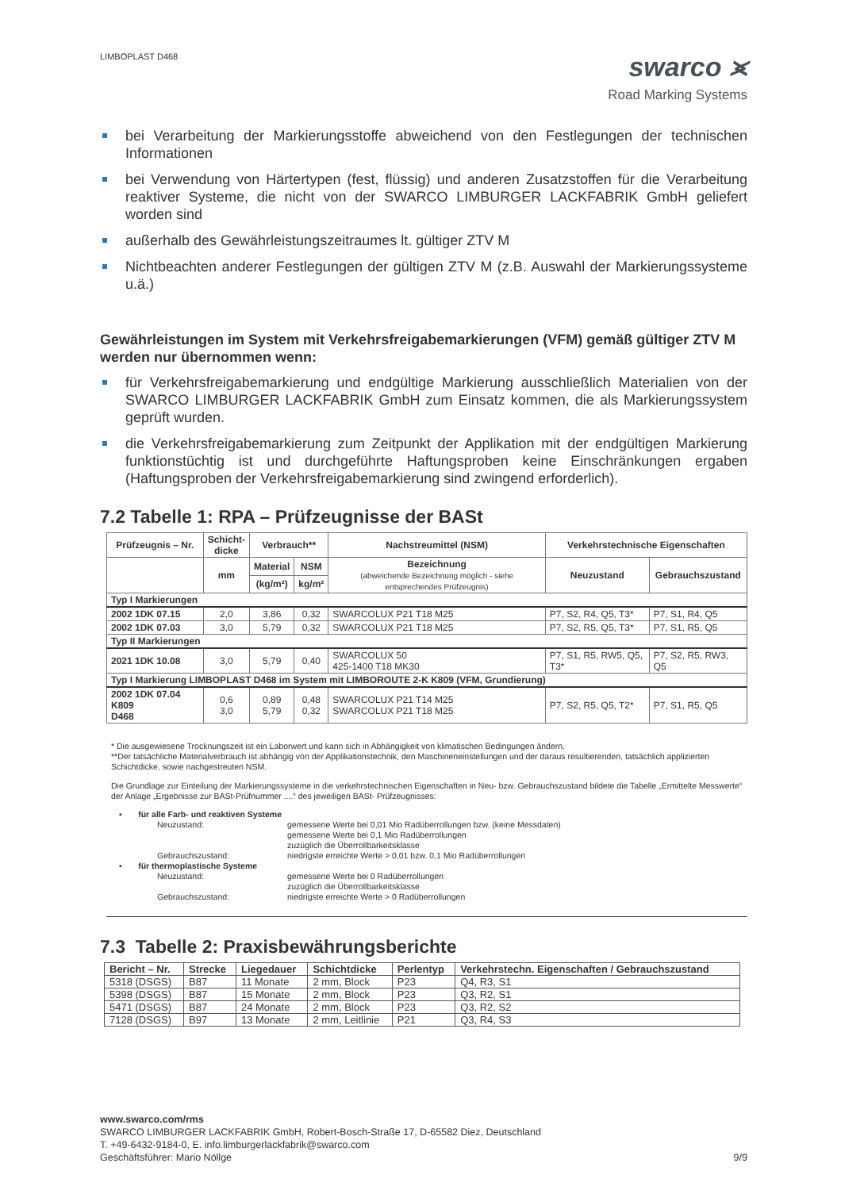LIMBOPLAST D468
swarco ⪤
Road Marking Systems
bei Verarbeitung der Markierungsstoffe abweichend von den Festlegungen der technischen Informationen
bei Verwendung von Härtertypen (fest, flüssig) und anderen Zusatzstoffen für die Verarbeitung reaktiver Systeme, die nicht von der SWARCO LIMBURGER LACKFABRIK GmbH geliefert worden sind
außerhalb des Gewährleistungszeitraumes lt. gültiger ZTV M
Nichtbeachten anderer Festlegungen der gültigen ZTV M (z.B. Auswahl der Markierungssysteme u.ä.)
Gewährleistungen im System mit Verkehrsfreigabemarkierungen (VFM) gemäß gültiger ZTV M werden nur übernommen wenn:
für Verkehrsfreigabemarkierung und endgültige Markierung ausschließlich Materialien von der SWARCO LIMBURGER LACKFABRIK GmbH zum Einsatz kommen, die als Markierungssystem geprüft wurden.
die Verkehrsfreigabemarkierung zum Zeitpunkt der Applikation mit der endgültigen Markierung funktionstüchtig ist und durchgeführte Haftungsproben keine Einschränkungen ergaben (Haftungsproben der Verkehrsfreigabemarkierung sind zwingend erforderlich).
7.2 Tabelle 1: RPA – Prüfzeugnisse der BASt
| Prüfzeugnis – Nr. | Schicht- dicke | Verbrauch** | | Nachstreumittel (NSM) | Verkehrstechnische Eigenschaften | |
| --- | --- | --- | --- | --- | --- | --- |
| | mm | Material | NSM | Bezeichnung (abweichende Bezeichnung möglich - siehe entsprechendes Prüfzeugnis) | Neuzustand | Gebrauchszustand |
| | | (kg/m²) | kg/m² | | | |
| Typ I Markierungen | | | | | | |
| 2002 1DK 07.15 | 2,0 | 3,86 | 0,32 | SWARCOLUX P21 T18 M25 | P7, S2, R4, Q5, T3* | P7, S1, R4, Q5 |
| 2002 1DK 07.03 | 3,0 | 5,79 | 0,32 | SWARCOLUX P21 T18 M25 | P7, S2, R5, Q5, T3* | P7, S1, R5, Q5 |
| Typ II Markierungen | | | | | | |
| 2021 1DK 10.08 | 3,0 | 5,79 | 0,40 | SWARCOLUX 50 425-1400 T18 MK30 | P7, S1, R5, RW5, Q5, T3* | P7, S2, R5, RW3, Q5 |
| Typ I Markierung LIMBOPLAST D468 im System mit LIMBOROUTE 2-K K809 (VFM, Grundierung) | | | | | | |
| 2002 1DK 07.04 K809 D468 | 0,6 3,0 | 0,89 5,79 | 0,48 0,32 | SWARCOLUX P21 T14 M25 SWARCOLUX P21 T18 M25 | P7, S2, R5, Q5, T2* | P7, S1, R5, Q5 |
* Die ausgewiesene Trocknungszeit ist ein Laborwert und kann sich in Abhängigkeit von klimatischen Bedingungen ändern.
**Der tatsächliche Materialverbrauch ist abhängig von der Applikationstechnik, den Maschineneinstellungen und der daraus resultierenden, tatsächlich applizierten Schichtdicke, sowie nachgestreuten NSM.
Die Grundlage zur Einteilung der Markierungssysteme in die verkehrstechnischen Eigenschaften in Neu- bzw. Gebrauchszustand bildete die Tabelle „Ermittelte Messwerte“ der Anlage „Ergebnisse zur BASt-Prüfnummer ....“ des jeweiligen BASt- Prüfzeugnisses:
▪ für alle Farb- und reaktiven Systeme
Neuzustand: gemessene Werte bei 0,01 Mio Radüberrollungen bzw. (keine Messdaten)
gemessene Werte bei 0,1 Mio Radüberrollungen
zuzüglich die Überrollbarkeitsklasse
Gebrauchszustand: niedrigste erreichte Werte > 0,01 bzw. 0,1 Mio Radüberrollungen
▪ für thermoplastische Systeme
Neuzustand: gemessene Werte bei 0 Radüberrollungen
zuzüglich die Überrollbarkeitsklasse
Gebrauchszustand: niedrigste erreichte Werte > 0 Radüberrollungen
7.3 Tabelle 2: Praxisbewährungsberichte
| Bericht – Nr. | Strecke | Liegedauer | Schichtdicke | Perlentyp | Verkehrstechn. Eigenschaften / Gebrauchszustand |
| --- | --- | --- | --- | --- | --- |
| 5318 (DSGS) | B87 | 11 Monate | 2 mm, Block | P23 | Q4, R3, S1 |
| 5398 (DSGS) | B87 | 15 Monate | 2 mm, Block | P23 | Q3, R2, S1 |
| 5471 (DSGS) | B87 | 24 Monate | 2 mm, Block | P23 | Q3, R2, S2 |
| 7128 (DSGS) | B97 | 13 Monate | 2 mm, Leitlinie | P21 | Q3, R4, S3 |
www.swarco.com/rms
SWARCO LIMBURGER LACKFABRIK GmbH, Robert-Bosch-Straße 17, D-65582 Diez, Deutschland
T. +49-6432-9184-0, E. info.limburgerlackfabrik@swarco.com
Geschäftsführer: Mario Nöllge 9/9